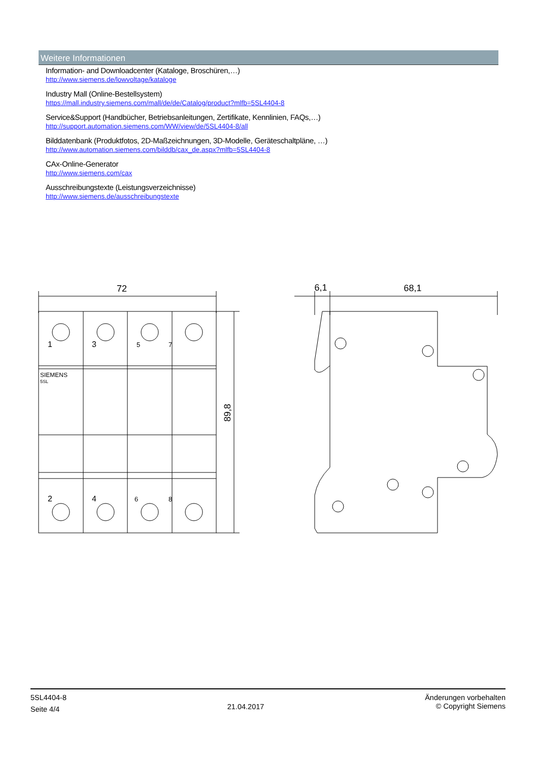Weitere Informationen
Information- and Downloadcenter (Kataloge, Broschüren,…)
http://www.siemens.de/lowvoltage/kataloge
Industry Mall (Online-Bestellsystem)
https://mall.industry.siemens.com/mall/de/de/Catalog/product?mlfb=5SL4404-8
Service&Support (Handbücher, Betriebsanleitungen, Zertifikate, Kennlinien, FAQs,…)
http://support.automation.siemens.com/WW/view/de/5SL4404-8/all
Bilddatenbank (Produktfotos, 2D-Maßzeichnungen, 3D-Modelle, Geräteschaltpläne, …)
http://www.automation.siemens.com/bilddb/cax_de.aspx?mlfb=5SL4404-8
CAx-Online-Generator
http://www.siemens.com/cax
Ausschreibungstexte (Leistungsverzeichnisse)
http://www.siemens.de/ausschreibungstexte
72
6,1
68,1
89,8
SIEMENS
5SL
1
3
5
7
2
4
6
8
5SL4404-8
Seite 4/4
21.04.2017
Änderungen vorbehalten
© Copyright Siemens